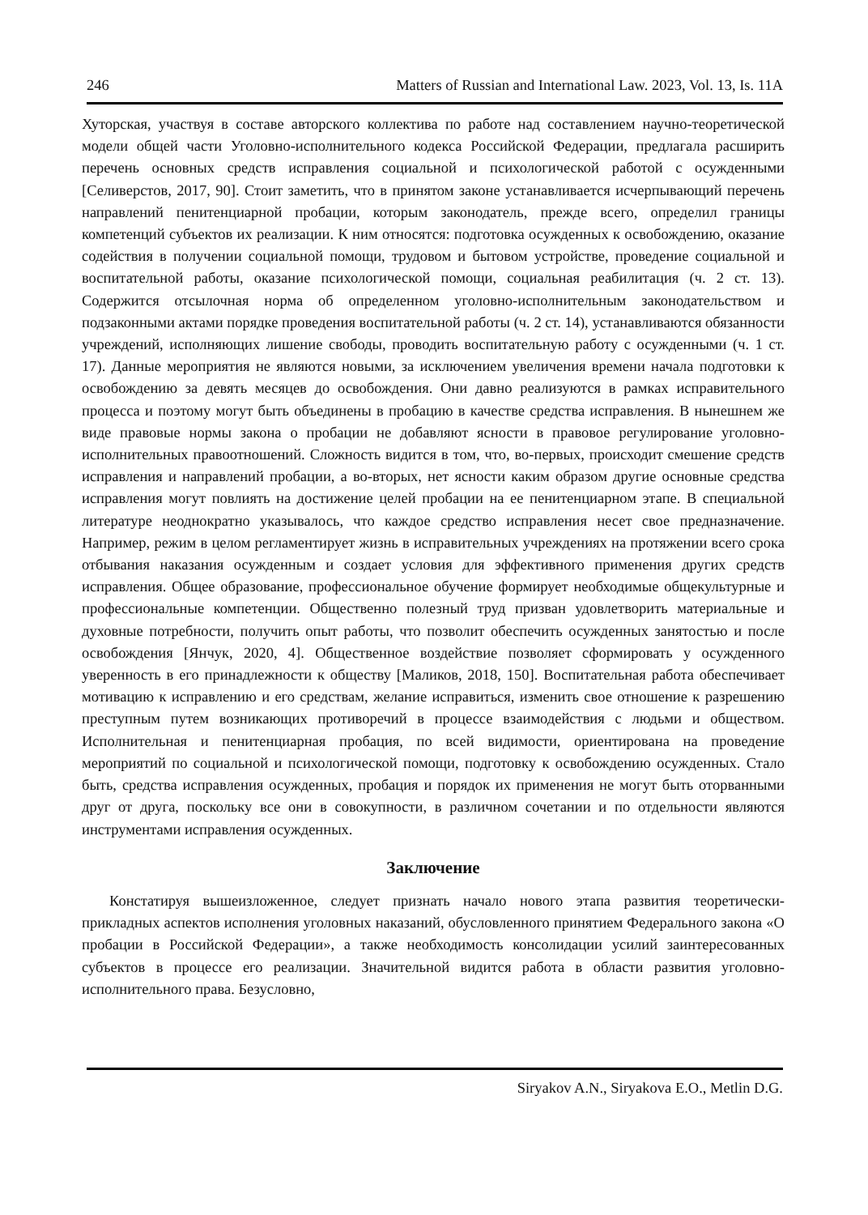246 Matters of Russian and International Law. 2023, Vol. 13, Is. 11A
Хуторская, участвуя в составе авторского коллектива по работе над составлением научно-теоретической модели общей части Уголовно-исполнительного кодекса Российской Федерации, предлагала расширить перечень основных средств исправления социальной и психологической работой с осужденными [Селиверстов, 2017, 90]. Стоит заметить, что в принятом законе устанавливается исчерпывающий перечень направлений пенитенциарной пробации, которым законодатель, прежде всего, определил границы компетенций субъектов их реализации. К ним относятся: подготовка осужденных к освобождению, оказание содействия в получении социальной помощи, трудовом и бытовом устройстве, проведение социальной и воспитательной работы, оказание психологической помощи, социальная реабилитация (ч. 2 ст. 13). Содержится отсылочная норма об определенном уголовно-исполнительным законодательством и подзаконными актами порядке проведения воспитательной работы (ч. 2 ст. 14), устанавливаются обязанности учреждений, исполняющих лишение свободы, проводить воспитательную работу с осужденными (ч. 1 ст. 17). Данные мероприятия не являются новыми, за исключением увеличения времени начала подготовки к освобождению за девять месяцев до освобождения. Они давно реализуются в рамках исправительного процесса и поэтому могут быть объединены в пробацию в качестве средства исправления. В нынешнем же виде правовые нормы закона о пробации не добавляют ясности в правовое регулирование уголовно-исполнительных правоотношений. Сложность видится в том, что, во-первых, происходит смешение средств исправления и направлений пробации, а во-вторых, нет ясности каким образом другие основные средства исправления могут повлиять на достижение целей пробации на ее пенитенциарном этапе. В специальной литературе неоднократно указывалось, что каждое средство исправления несет свое предназначение. Например, режим в целом регламентирует жизнь в исправительных учреждениях на протяжении всего срока отбывания наказания осужденным и создает условия для эффективного применения других средств исправления. Общее образование, профессиональное обучение формирует необходимые общекультурные и профессиональные компетенции. Общественно полезный труд призван удовлетворить материальные и духовные потребности, получить опыт работы, что позволит обеспечить осужденных занятостью и после освобождения [Янчук, 2020, 4]. Общественное воздействие позволяет сформировать у осужденного уверенность в его принадлежности к обществу [Маликов, 2018, 150]. Воспитательная работа обеспечивает мотивацию к исправлению и его средствам, желание исправиться, изменить свое отношение к разрешению преступным путем возникающих противоречий в процессе взаимодействия с людьми и обществом. Исполнительная и пенитенциарная пробация, по всей видимости, ориентирована на проведение мероприятий по социальной и психологической помощи, подготовку к освобождению осужденных. Стало быть, средства исправления осужденных, пробация и порядок их применения не могут быть оторванными друг от друга, поскольку все они в совокупности, в различном сочетании и по отдельности являются инструментами исправления осужденных.
Заключение
Констатируя вышеизложенное, следует признать начало нового этапа развития теоретически-прикладных аспектов исполнения уголовных наказаний, обусловленного принятием Федерального закона «О пробации в Российской Федерации», а также необходимость консолидации усилий заинтересованных субъектов в процессе его реализации. Значительной видится работа в области развития уголовно-исполнительного права. Безусловно,
Siryakov A.N., Siryakova E.O., Metlin D.G.